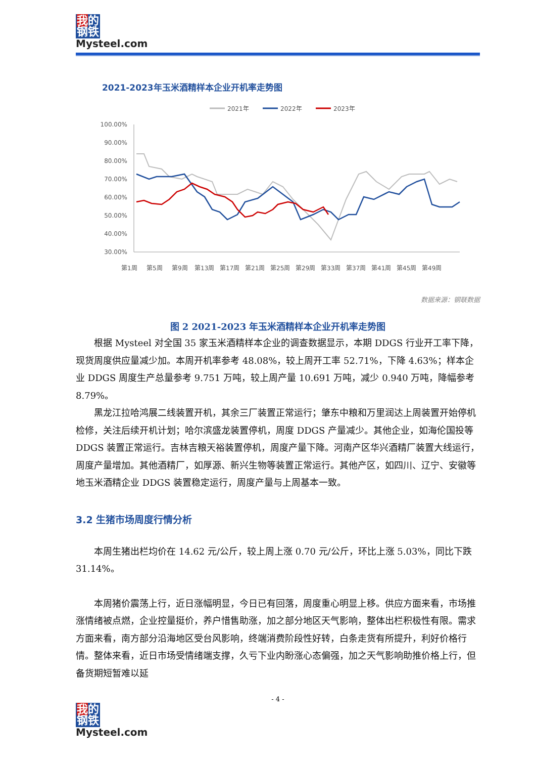我的
钢铁
Mysteel.com
2021-2023年玉米酒精样本企业开机率走势图
2021年
2022年
2023年
100.00%
90.00%
80.00%
70.00%
60.00%
50.00%
40.00%
30.00%
第1周
第5周
第9周
第13周
第17周
第21周
第25周
第29周
第33周
第37周
第41周
第45周
第49周
数据来源：钢联数据
图 2 2021-2023 年玉米酒精样本企业开机率走势图
根据 Mysteel 对全国 35 家玉米酒精样本企业的调查数据显示，本期 DDGS 行业开工率下降，现货周度供应量减少加。本周开机率参考 48.08%，较上周开工率 52.71%，下降 4.63%；样本企业 DDGS 周度生产总量参考 9.751 万吨，较上周产量 10.691 万吨，减少 0.940 万吨，降幅参考 8.79%。
黑龙江拉哈鸿展二线装置开机，其余三厂装置正常运行；肇东中粮和万里润达上周装置开始停机检修，关注后续开机计划；哈尔滨盛龙装置停机，周度 DDGS 产量减少。其他企业，如海伦国投等 DDGS 装置正常运行。吉林吉粮天裕装置停机，周度产量下降。河南产区华兴酒精厂装置大线运行，周度产量增加。其他酒精厂，如厚源、新兴生物等装置正常运行。其他产区，如四川、辽宁、安徽等地玉米酒精企业 DDGS 装置稳定运行，周度产量与上周基本一致。
3.2 生猪市场周度行情分析
本周生猪出栏均价在 14.62 元/公斤，较上周上涨 0.70 元/公斤，环比上涨 5.03%，同比下跌 31.14%。
本周猪价震荡上行，近日涨幅明显，今日已有回落，周度重心明显上移。供应方面来看，市场推涨情绪被点燃，企业控量挺价，养户惜售助涨，加之部分地区天气影响，整体出栏积极性有限。需求方面来看，南方部分沿海地区受台风影响，终端消费阶段性好转，白条走货有所提升，利好价格行情。整体来看，近日市场受情绪端支撑，久亏下业内盼涨心态偏强，加之天气影响助推价格上行，但备货期短暂难以延
- 4 -
我的
钢铁
Mysteel.com